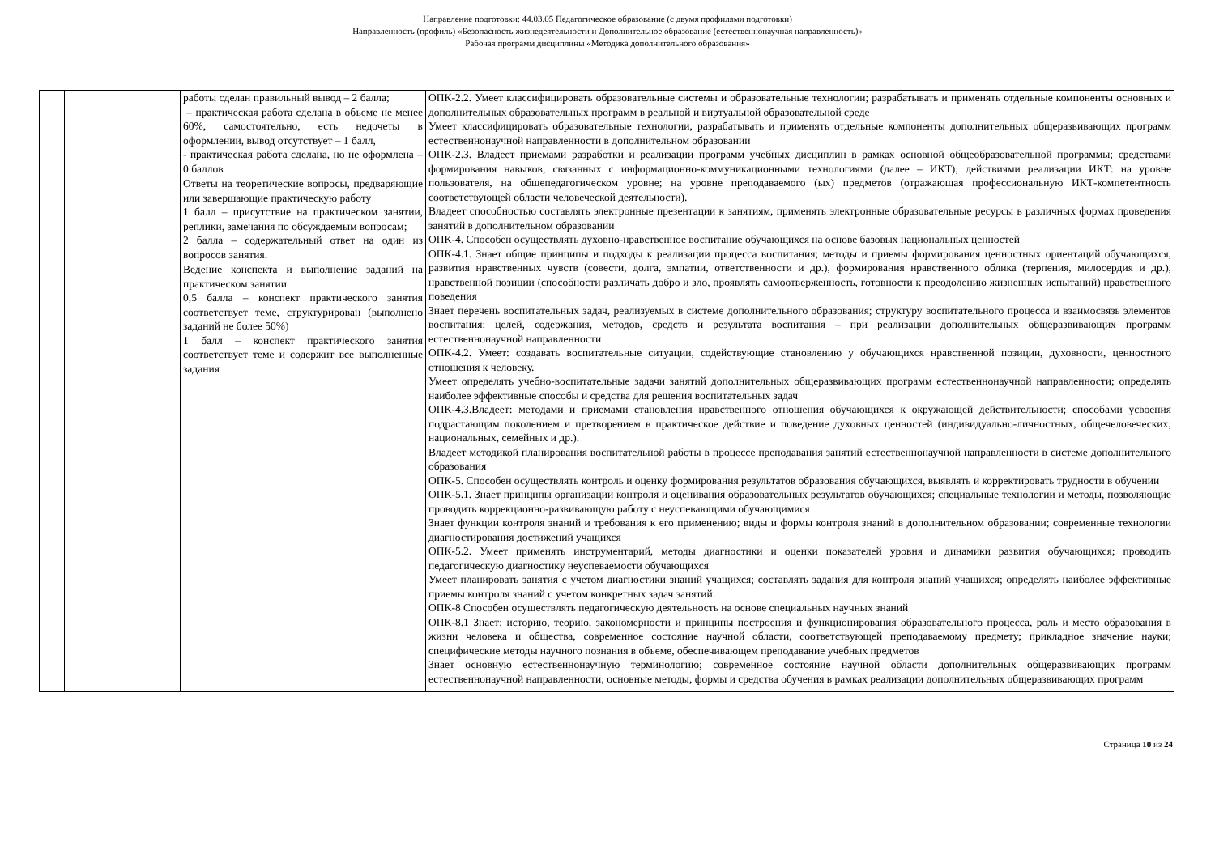Направление подготовки: 44.03.05 Педагогическое образование (с двумя профилями подготовки)
Направленность (профиль) «Безопасность жизнедеятельности и Дополнительное образование (естественнонаучная направленность)»
Рабочая программ дисциплины «Методика дополнительного образования»
| | | работы сделан правильный вывод – 2 балла; – практическая работа сделана в объеме не менее 60%, самостоятельно, есть недочеты в оформлении, вывод отсутствует – 1 балл, - практическая работа сделана, но не оформлена – 0 баллов | ОПК-2.2. Умеет классифицировать образовательные системы и образовательные технологии; разрабатывать и применять отдельные компоненты основных и дополнительных образовательных программ в реальной и виртуальной образовательной среде Умеет классифицировать образовательные технологии, разрабатывать и применять отдельные компоненты дополнительных общеразвивающих программ естественнонаучной направленности в дополнительном образовании ОПК-2.3. Владеет приемами разработки и реализации программ учебных дисциплин в рамках основной общеобразовательной программы; средствами формирования навыков, связанных с информационно-коммуникационными технологиями (далее – ИКТ); действиями реализации ИКТ: на уровне пользователя, на общепедагогическом уровне; на уровне преподаваемого (ых) предметов (отражающая профессиональную ИКТ-компетентность соответствующей области человеческой деятельности). Владеет способностью составлять электронные презентации к занятиям, применять электронные образовательные ресурсы в различных формах проведения занятий в дополнительном образовании ОПК-4. Способен осуществлять духовно-нравственное воспитание обучающихся на основе базовых национальных ценностей ОПК-4.1. Знает общие принципы и подходы к реализации процесса воспитания; методы и приемы формирования ценностных ориентаций обучающихся, развития нравственных чувств (совести, долга, эмпатии, ответственности и др.), формирования нравственного облика (терпения, милосердия и др.), нравственной позиции (способности различать добро и зло, проявлять самоотверженность, готовности к преодолению жизненных испытаний) нравственного поведения Знает перечень воспитательных задач, реализуемых в системе дополнительного образования; структуру воспитательного процесса и взаимосвязь элементов воспитания: целей, содержания, методов, средств и результата воспитания – при реализации дополнительных общеразвивающих программ естественнонаучной направленности ОПК-4.2. Умеет: создавать воспитательные ситуации, содействующие становлению у обучающихся нравственной позиции, духовности, ценностного отношения к человеку. Умеет определять учебно-воспитательные задачи занятий дополнительных общеразвивающих программ естественнонаучной направленности; определять наиболее эффективные способы и средства для решения воспитательных задач ОПК-4.3.Владеет: методами и приемами становления нравственного отношения обучающихся к окружающей действительности; способами усвоения подрастающим поколением и претворением в практическое действие и поведение духовных ценностей (индивидуально-личностных, общечеловеческих; национальных, семейных и др.). Владеет методикой планирования воспитательной работы в процессе преподавания занятий естественнонаучной направленности в системе дополнительного образования ОПК-5. Способен осуществлять контроль и оценку формирования результатов образования обучающихся, выявлять и корректировать трудности в обучении ОПК-5.1. Знает принципы организации контроля и оценивания образовательных результатов обучающихся; специальные технологии и методы, позволяющие проводить коррекционно-развивающую работу с неуспевающими обучающимися Знает функции контроля знаний и требования к его применению; виды и формы контроля знаний в дополнительном образовании; современные технологии диагностирования достижений учащихся ОПК-5.2. Умеет применять инструментарий, методы диагностики и оценки показателей уровня и динамики развития обучающихся; проводить педагогическую диагностику неуспеваемости обучающихся Умеет планировать занятия с учетом диагностики знаний учащихся; составлять задания для контроля знаний учащихся; определять наиболее эффективные приемы контроля знаний с учетом конкретных задач занятий. ОПК-8 Способен осуществлять педагогическую деятельность на основе специальных научных знаний ОПК-8.1 Знает: историю, теорию, закономерности и принципы построения и функционирования образовательного процесса, роль и место образования в жизни человека и общества, современное состояние научной области, соответствующей преподаваемому предмету; прикладное значение науки; специфические методы научного познания в объеме, обеспечивающем преподавание учебных предметов Знает основную естественнонаучную терминологию; современное состояние научной области дополнительных общеразвивающих программ естественнонаучной направленности; основные методы, формы и средства обучения в рамках реализации дополнительных общеразвивающих программ |
| | | Ответы на теоретические вопросы, предваряющие или завершающие практическую работу 1 балл – присутствие на практическом занятии, реплики, замечания по обсуждаемым вопросам; 2 балла – содержательный ответ на один из вопросов занятия. | |
| | | Ведение конспекта и выполнение заданий на практическом занятии 0,5 балла – конспект практического занятия соответствует теме, структурирован (выполнено заданий не более 50%) 1 балл – конспект практического занятия соответствует теме и содержит все выполненные задания | |
Страница 10 из 24